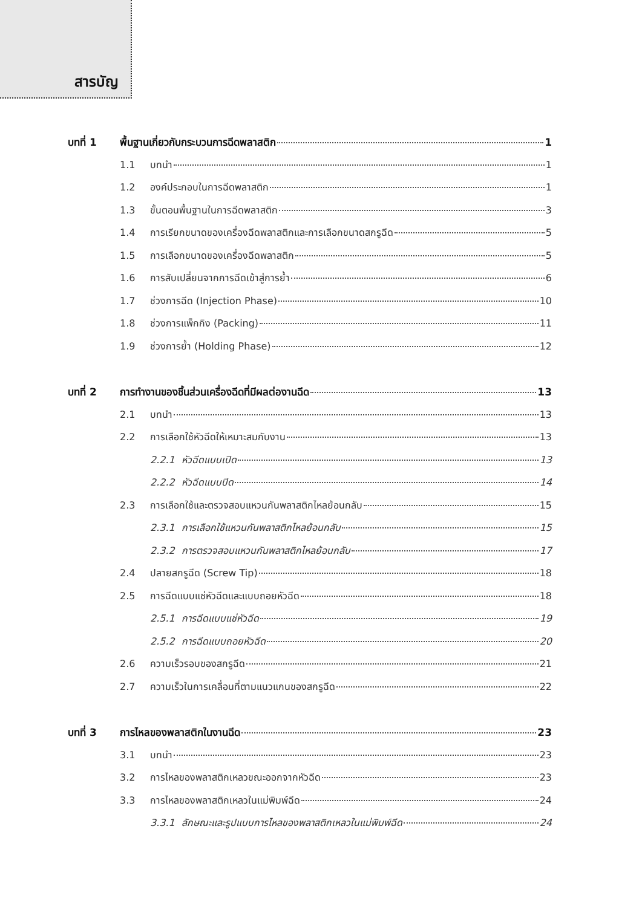สารบัญ
บทที่ 1 พื้นฐานเกี่ยวกับกระบวนการฉีดพลาสติก 1
1.1 บทนำ 1
1.2 องค์ประกอบในการฉีดพลาสติก 1
1.3 ขั้นตอนพื้นฐานในการฉีดพลาสติก 3
1.4 การเรียกขนาดของเครื่องฉีดพลาสติกและการเลือกขนาดสกรูฉีด 5
1.5 การเลือกขนาดของเครื่องฉีดพลาสติก 5
1.6 การสับเปลี่ยนจากการฉีดเข้าสู่การย้ำ 6
1.7 ช่วงการฉีด (Injection Phase) 10
1.8 ช่วงการแพ็กกิง (Packing) 11
1.9 ช่วงการย้ำ (Holding Phase) 12
บทที่ 2 การทำงานของชิ้นส่วนเครื่องฉีดที่มีผลต่องานฉีด 13
2.1 บทนำ 13
2.2 การเลือกใช้หัวฉีดให้เหมาะสมกับงาน 13
2.2.1 หัวฉีดแบบเปิด 13
2.2.2 หัวฉีดแบบปิด 14
2.3 การเลือกใช้และตรวจสอบแหวนกันพลาสติกไหลย้อนกลับ 15
2.3.1 การเลือกใช้แหวนกันพลาสติกไหลย้อนกลับ 15
2.3.2 การตรวจสอบแหวนกันพลาสติกไหลย้อนกลับ 17
2.4 ปลายสกรูฉีด (Screw Tip) 18
2.5 การฉีดแบบแช่หัวฉีดและแบบถอยหัวฉีด 18
2.5.1 การฉีดแบบแช่หัวฉีด 19
2.5.2 การฉีดแบบถอยหัวฉีด 20
2.6 ความเร็วรอบของสกรูฉีด 21
2.7 ความเร็วในการเคลื่อนที่ตามแนวแกนของสกรูฉีด 22
บทที่ 3 การไหลของพลาสติกในงานฉีด 23
3.1 บทนำ 23
3.2 การไหลของพลาสติกเหลวขณะออกจากหัวฉีด 23
3.3 การไหลของพลาสติกเหลวในแม่พิมพ์ฉีด 24
3.3.1 ลักษณะและรูปแบบการไหลของพลาสติกเหลวในแม่พิมพ์ฉีด 24